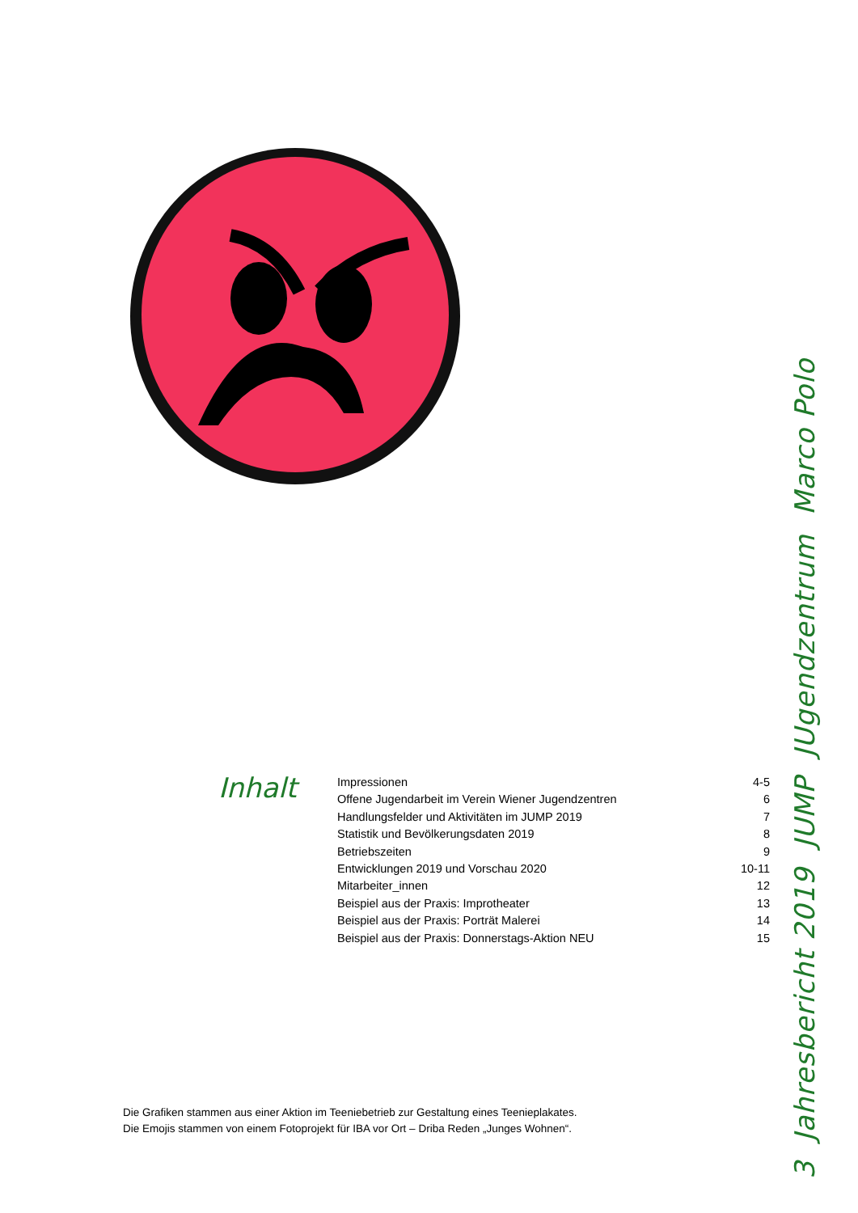Inhalt
| Impressionen | 4-5 |
| Offene Jugendarbeit im Verein Wiener Jugendzentren | 6 |
| Handlungsfelder und Aktivitäten im JUMP 2019 | 7 |
| Statistik und Bevölkerungsdaten 2019 | 8 |
| Betriebszeiten | 9 |
| Entwicklungen 2019 und Vorschau 2020 | 10-11 |
| Mitarbeiter_innen | 12 |
| Beispiel aus der Praxis: Improtheater | 13 |
| Beispiel aus der Praxis: Porträt Malerei | 14 |
| Beispiel aus der Praxis: Donnerstags-Aktion NEU | 15 |
Die Grafiken stammen aus einer Aktion im Teeniebetrieb zur Gestaltung eines Teenieplakates.
Die Emojis stammen von einem Fotoprojekt für IBA vor Ort – Driba Reden „Junges Wohnen“.
3 Jahresbericht 2019 JUMP JUgendzentrum Marco Polo